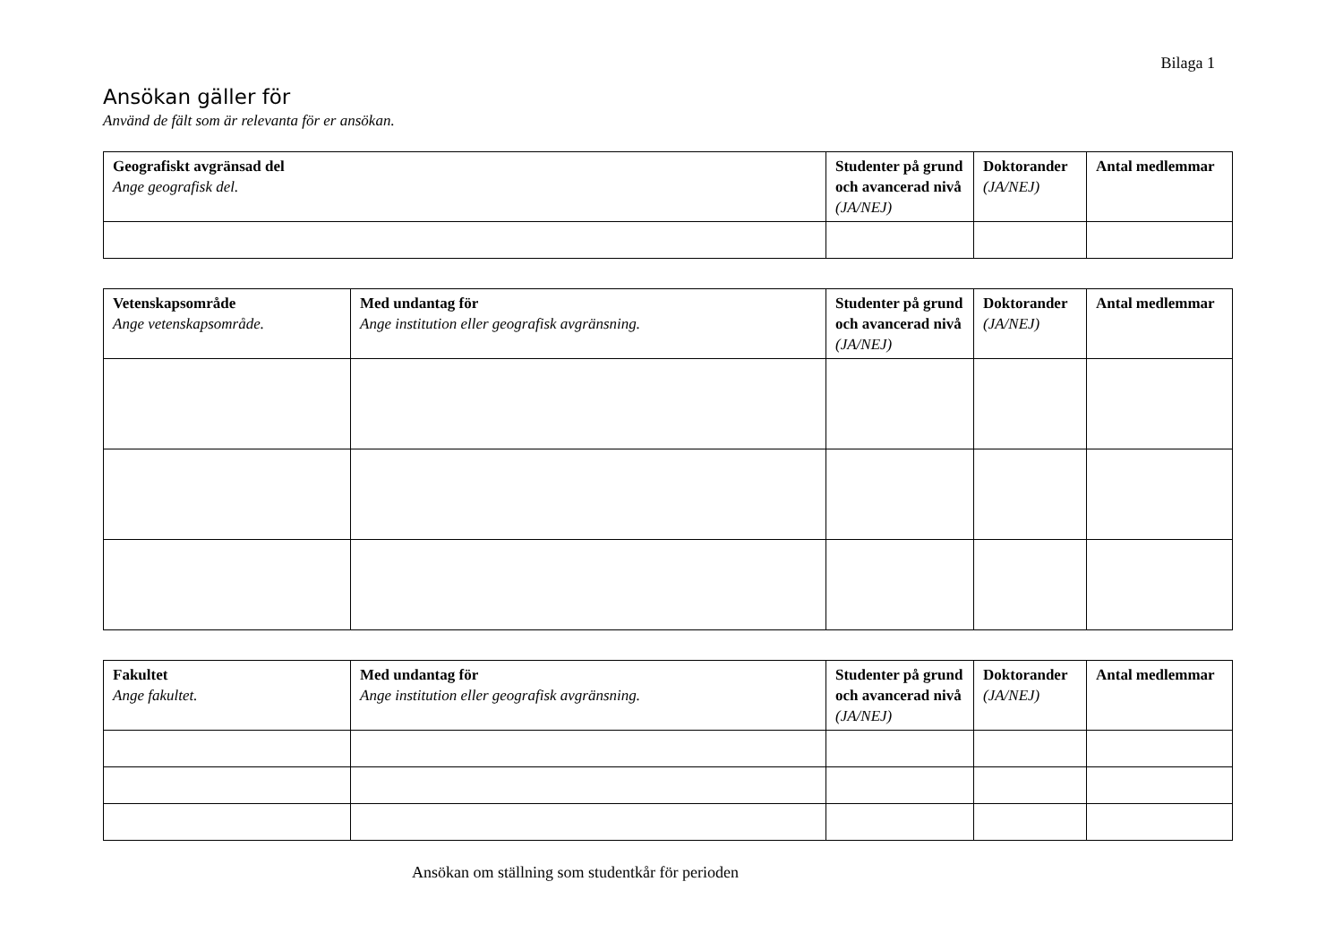Bilaga 1
Ansökan gäller för
Använd de fält som är relevanta för er ansökan.
| Geografiskt avgränsad del Ange geografisk del. | Studenter på grund och avancerad nivå (JA/NEJ) | Doktorander (JA/NEJ) | Antal medlemmar |
| --- | --- | --- | --- |
| Vetenskapsområde Ange vetenskapsområde. | Med undantag för Ange institution eller geografisk avgränsning. | Studenter på grund och avancerad nivå (JA/NEJ) | Doktorander (JA/NEJ) | Antal medlemmar |
| --- | --- | --- | --- | --- |
| Fakultet Ange fakultet. | Med undantag för Ange institution eller geografisk avgränsning. | Studenter på grund och avancerad nivå (JA/NEJ) | Doktorander (JA/NEJ) | Antal medlemmar |
| --- | --- | --- | --- | --- |
Ansökan om ställning som studentkår för perioden